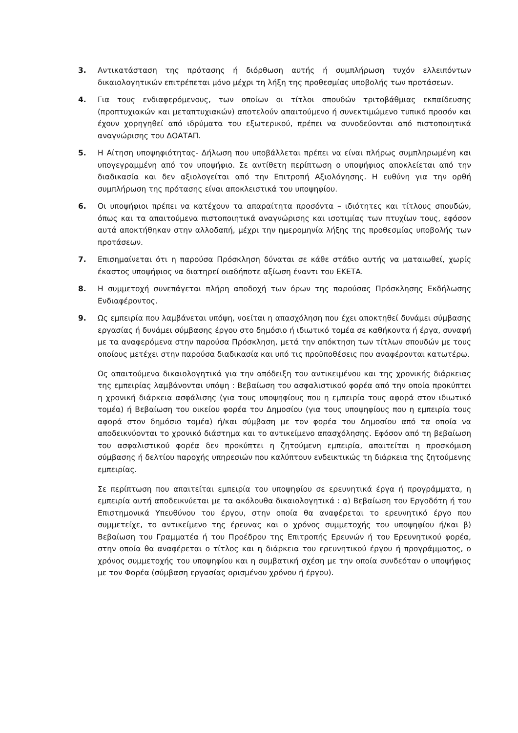3. Αντικατάσταση της πρότασης ή διόρθωση αυτής ή συμπλήρωση τυχόν ελλειπόντων δικαιολογητικών επιτρέπεται μόνο μέχρι τη λήξη της προθεσμίας υποβολής των προτάσεων.
4. Για τους ενδιαφερόμενους, των οποίων οι τίτλοι σπουδών τριτοβάθμιας εκπαίδευσης (προπτυχιακών και μεταπτυχιακών) αποτελούν απαιτούμενο ή συνεκτιμώμενο τυπικό προσόν και έχουν χορηγηθεί από ιδρύματα του εξωτερικού, πρέπει να συνοδεύονται από πιστοποιητικά αναγνώρισης του ΔΟΑΤΑΠ.
5. Η Αίτηση υποψηφιότητας- Δήλωση που υποβάλλεται πρέπει να είναι πλήρως συμπληρωμένη και υπογεγραμμένη από τον υποψήφιο. Σε αντίθετη περίπτωση ο υποψήφιος αποκλείεται από την διαδικασία και δεν αξιολογείται από την Επιτροπή Αξιολόγησης. Η ευθύνη για την ορθή συμπλήρωση της πρότασης είναι αποκλειστικά του υποψηφίου.
6. Οι υποψήφιοι πρέπει να κατέχουν τα απαραίτητα προσόντα – ιδιότητες και τίτλους σπουδών, όπως και τα απαιτούμενα πιστοποιητικά αναγνώρισης και ισοτιμίας των πτυχίων τους, εφόσον αυτά αποκτήθηκαν στην αλλοδαπή, μέχρι την ημερομηνία λήξης της προθεσμίας υποβολής των προτάσεων.
7. Επισημαίνεται ότι η παρούσα Πρόσκληση δύναται σε κάθε στάδιο αυτής να ματαιωθεί, χωρίς έκαστος υποψήφιος να διατηρεί οιαδήποτε αξίωση έναντι του ΕΚΕΤΑ.
8. Η συμμετοχή συνεπάγεται πλήρη αποδοχή των όρων της παρούσας Πρόσκλησης Εκδήλωσης Ενδιαφέροντος.
9. Ως εμπειρία που λαμβάνεται υπόψη, νοείται η απασχόληση που έχει αποκτηθεί δυνάμει σύμβασης εργασίας ή δυνάμει σύμβασης έργου στο δημόσιο ή ιδιωτικό τομέα σε καθήκοντα ή έργα, συναφή με τα αναφερόμενα στην παρούσα Πρόσκληση, μετά την απόκτηση των τίτλων σπουδών με τους οποίους μετέχει στην παρούσα διαδικασία και υπό τις προϋποθέσεις που αναφέρονται κατωτέρω.
Ως απαιτούμενα δικαιολογητικά για την απόδειξη του αντικειμένου και της χρονικής διάρκειας της εμπειρίας λαμβάνονται υπόψη : Βεβαίωση του ασφαλιστικού φορέα από την οποία προκύπτει η χρονική διάρκεια ασφάλισης (για τους υποψηφίους που η εμπειρία τους αφορά στον ιδιωτικό τομέα) ή Βεβαίωση του οικείου φορέα του Δημοσίου (για τους υποψηφίους που η εμπειρία τους αφορά στον δημόσιο τομέα) ή/και σύμβαση με τον φορέα του Δημοσίου από τα οποία να αποδεικνύονται το χρονικό διάστημα και το αντικείμενο απασχόλησης. Εφόσον από τη βεβαίωση του ασφαλιστικού φορέα δεν προκύπτει η ζητούμενη εμπειρία, απαιτείται η προσκόμιση σύμβασης ή δελτίου παροχής υπηρεσιών που καλύπτουν ενδεικτικώς τη διάρκεια της ζητούμενης εμπειρίας.
Σε περίπτωση που απαιτείται εμπειρία του υποψηφίου σε ερευνητικά έργα ή προγράμματα, η εμπειρία αυτή αποδεικνύεται με τα ακόλουθα δικαιολογητικά : α) Βεβαίωση του Εργοδότη ή του Επιστημονικά Υπευθύνου του έργου, στην οποία θα αναφέρεται το ερευνητικό έργο που συμμετείχε, το αντικείμενο της έρευνας και ο χρόνος συμμετοχής του υποψηφίου ή/και β) Βεβαίωση του Γραμματέα ή του Προέδρου της Επιτροπής Ερευνών ή του Ερευνητικού φορέα, στην οποία θα αναφέρεται ο τίτλος και η διάρκεια του ερευνητικού έργου ή προγράμματος, ο χρόνος συμμετοχής του υποψηφίου και η συμβατική σχέση με την οποία συνδεόταν ο υποψήφιος με τον Φορέα (σύμβαση εργασίας ορισμένου χρόνου ή έργου).